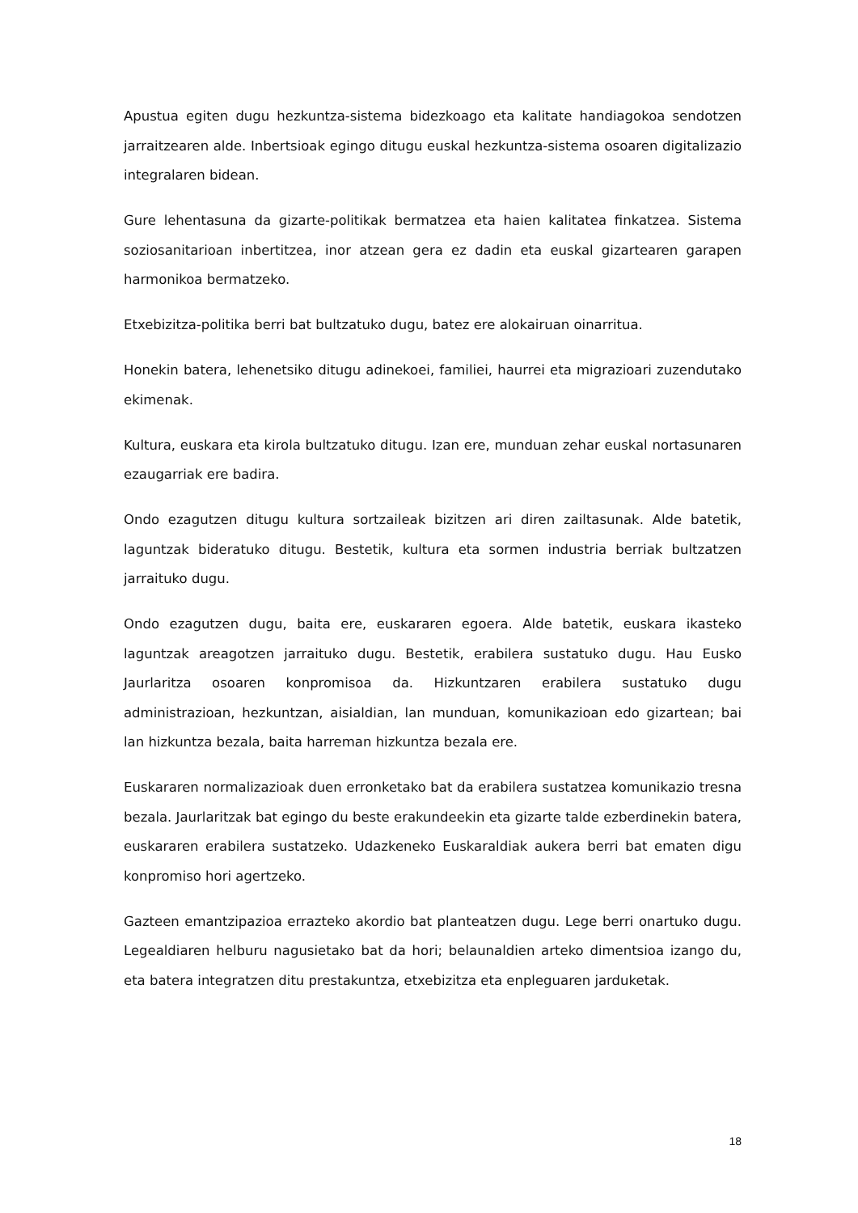Apustua egiten dugu hezkuntza-sistema bidezkoago eta kalitate handiagokoa sendotzen jarraitzearen alde. Inbertsioak egingo ditugu euskal hezkuntza-sistema osoaren digitalizazio integralaren bidean.
Gure lehentasuna da gizarte-politikak bermatzea eta haien kalitatea finkatzea. Sistema soziosanitarioan inbertitzea, inor atzean gera ez dadin eta euskal gizartearen garapen harmonikoa bermatzeko.
Etxebizitza-politika berri bat bultzatuko dugu, batez ere alokairuan oinarritua.
Honekin batera, lehenetsiko ditugu adinekoei, familiei, haurrei eta migrazioari zuzendutako ekimenak.
Kultura, euskara eta kirola bultzatuko ditugu. Izan ere, munduan zehar euskal nortasunaren ezaugarriak ere badira.
Ondo ezagutzen ditugu kultura sortzaileak bizitzen ari diren zailtasunak. Alde batetik, laguntzak bideratuko ditugu. Bestetik, kultura eta sormen industria berriak bultzatzen jarraituko dugu.
Ondo ezagutzen dugu, baita ere, euskararen egoera. Alde batetik, euskara ikasteko laguntzak areagotzen jarraituko dugu. Bestetik, erabilera sustatuko dugu. Hau Eusko Jaurlaritza osoaren konpromisoa da. Hizkuntzaren erabilera sustatuko dugu administrazioan, hezkuntzan, aisialdian, lan munduan, komunikazioan edo gizartean; bai lan hizkuntza bezala, baita harreman hizkuntza bezala ere.
Euskararen normalizazioak duen erronketako bat da erabilera sustatzea komunikazio tresna bezala. Jaurlaritzak bat egingo du beste erakundeekin eta gizarte talde ezberdinekin batera, euskararen erabilera sustatzeko. Udazkeneko Euskaraldiak aukera berri bat ematen digu konpromiso hori agertzeko.
Gazteen emantzipazioa errazteko akordio bat planteatzen dugu. Lege berri onartuko dugu. Legealdiaren helburu nagusietako bat da hori; belaunaldien arteko dimentsioa izango du, eta batera integratzen ditu prestakuntza, etxebizitza eta enpleguaren jarduketak.
18